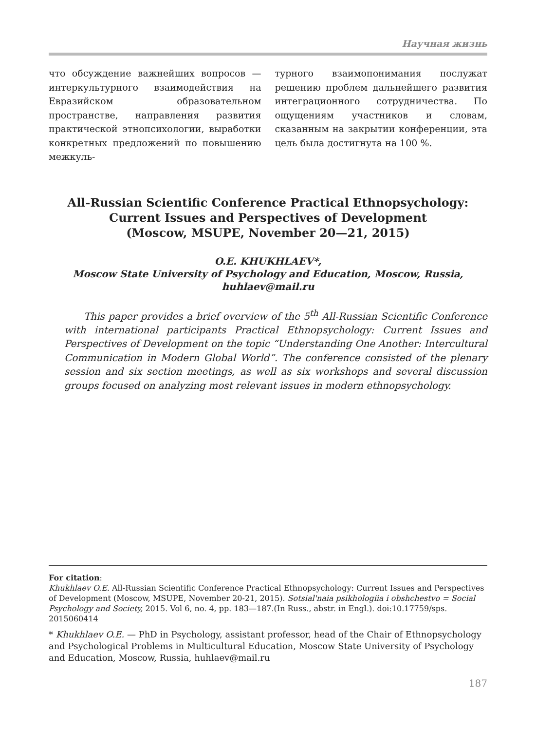Научная жизнь
что обсуждение важнейших вопросов — интеркультурного взаимодействия на Евразийском образовательном пространстве, направления развития практической этнопсихологии, выработки конкретных предложений по повышению межкуль-
турного взаимопонимания послужат решению проблем дальнейшего развития интеграционного сотрудничества. По ощущениям участников и словам, сказанным на закрытии конференции, эта цель была достигнута на 100 %.
All-Russian Scientific Conference Practical Ethnopsychology:
Current Issues and Perspectives of Development
(Moscow, MSUPE, November 20—21, 2015)
O.E. KHUKHLAEV*,
Moscow State University of Psychology and Education, Moscow, Russia,
huhlaev@mail.ru
This paper provides a brief overview of the 5<sup>th</sup> All-Russian Scientific Conference with international participants Practical Ethnopsychology: Current Issues and Perspectives of Development on the topic “Understanding One Another: Intercultural Communication in Modern Global World”. The conference consisted of the plenary session and six section meetings, as well as six workshops and several discussion groups focused on analyzing most relevant issues in modern ethnopsychology.
For citation:
Khukhlaev O.E. All-Russian Scientific Conference Practical Ethnopsychology: Current Issues and Perspectives of Development (Moscow, MSUPE, November 20-21, 2015). Sotsial'naia psikhologiia i obshchestvo = Social Psychology and Society, 2015. Vol 6, no. 4, pp. 183—187.(In Russ., abstr. in Engl.). doi:10.17759/sps. 2015060414
* Khukhlaev O.E. — PhD in Psychology, assistant professor, head of the Chair of Ethnopsychology and Psychological Problems in Multicultural Education, Moscow State University of Psychology and Education, Moscow, Russia, huhlaev@mail.ru
187